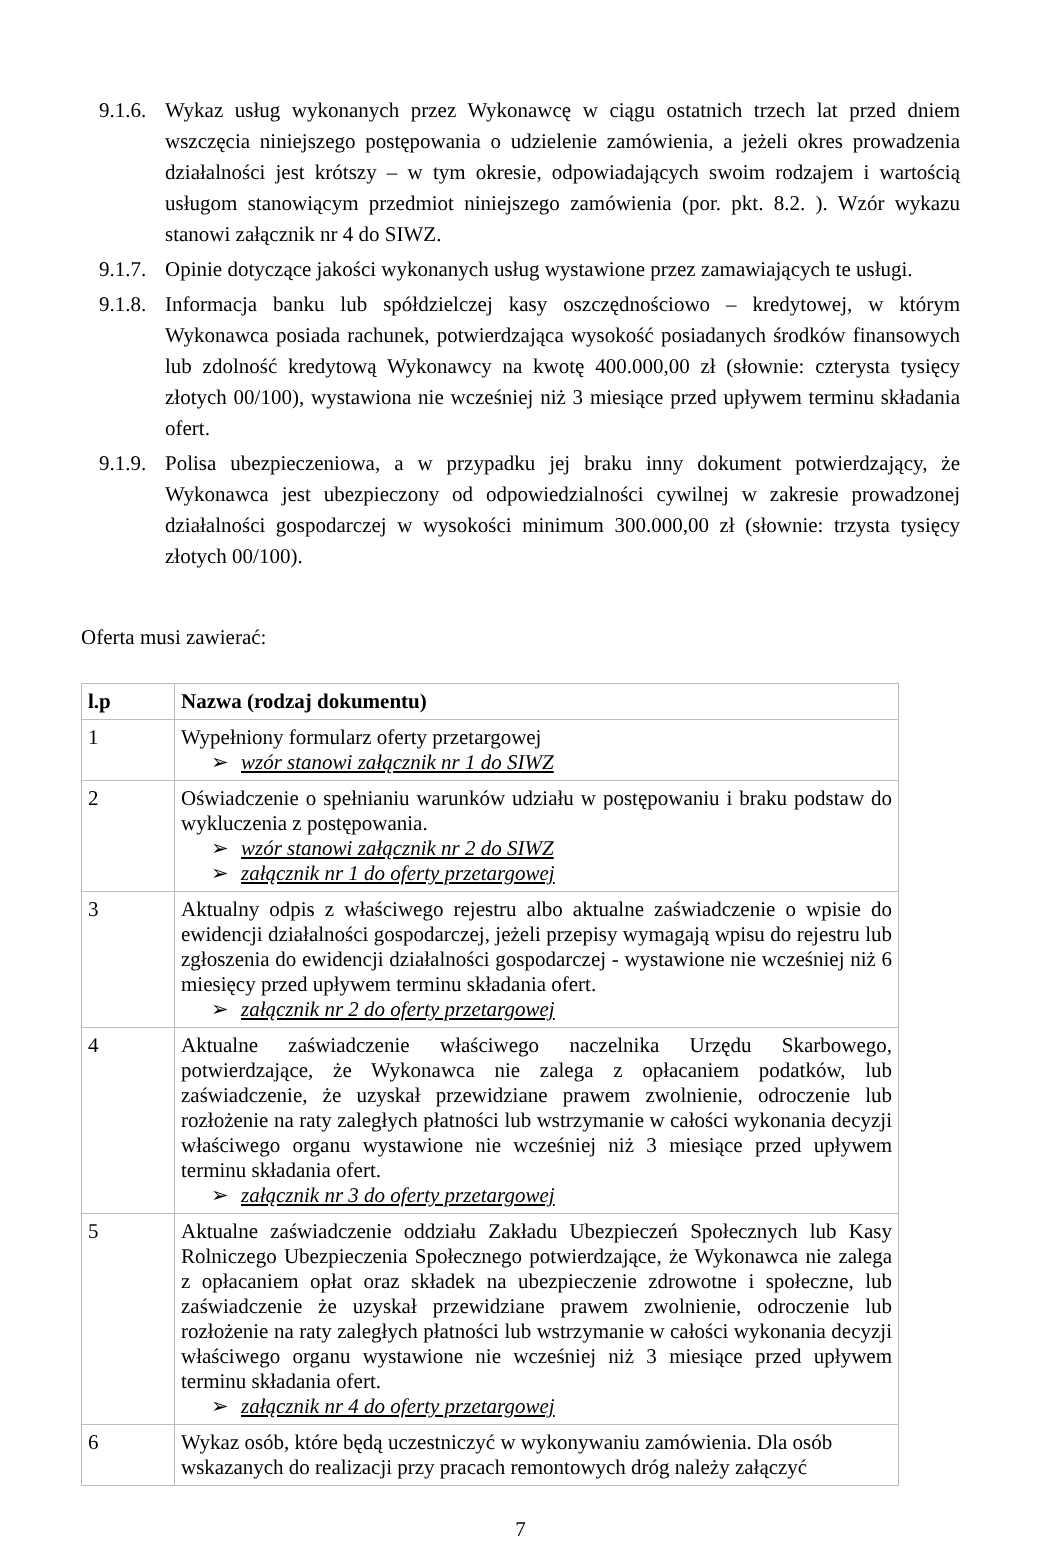9.1.6. Wykaz usług wykonanych przez Wykonawcę w ciągu ostatnich trzech lat przed dniem wszczęcia niniejszego postępowania o udzielenie zamówienia, a jeżeli okres prowadzenia działalności jest krótszy – w tym okresie, odpowiadających swoim rodzajem i wartością usługom stanowiącym przedmiot niniejszego zamówienia (por. pkt. 8.2. ). Wzór wykazu stanowi załącznik nr 4 do SIWZ.
9.1.7. Opinie dotyczące jakości wykonanych usług wystawione przez zamawiających te usługi.
9.1.8. Informacja banku lub spółdzielczej kasy oszczędnościowo – kredytowej, w którym Wykonawca posiada rachunek, potwierdzająca wysokość posiadanych środków finansowych lub zdolność kredytową Wykonawcy na kwotę 400.000,00 zł (słownie: czterysta tysięcy złotych 00/100), wystawiona nie wcześniej niż 3 miesiące przed upływem terminu składania ofert.
9.1.9. Polisa ubezpieczeniowa, a w przypadku jej braku inny dokument potwierdzający, że Wykonawca jest ubezpieczony od odpowiedzialności cywilnej w zakresie prowadzonej działalności gospodarczej w wysokości minimum 300.000,00 zł (słownie: trzysta tysięcy złotych 00/100).
Oferta musi zawierać:
| l.p | Nazwa (rodzaj dokumentu) |
| --- | --- |
| 1 | Wypełniony formularz oferty przetargowej ➢ wzór stanowi załącznik nr 1 do SIWZ |
| 2 | Oświadczenie o spełnianiu warunków udziału w postępowaniu i braku podstaw do wykluczenia z postępowania. ➢ wzór stanowi załącznik nr 2 do SIWZ ➢ załącznik nr 1 do oferty przetargowej |
| 3 | Aktualny odpis z właściwego rejestru albo aktualne zaświadczenie o wpisie do ewidencji działalności gospodarczej, jeżeli przepisy wymagają wpisu do rejestru lub zgłoszenia do ewidencji działalności gospodarczej - wystawione nie wcześniej niż 6 miesięcy przed upływem terminu składania ofert. ➢ załącznik nr 2 do oferty przetargowej |
| 4 | Aktualne zaświadczenie właściwego naczelnika Urzędu Skarbowego, potwierdzające, że Wykonawca nie zalega z opłacaniem podatków, lub zaświadczenie, że uzyskał przewidziane prawem zwolnienie, odroczenie lub rozłożenie na raty zaległych płatności lub wstrzymanie w całości wykonania decyzji właściwego organu wystawione nie wcześniej niż 3 miesiące przed upływem terminu składania ofert. ➢ załącznik nr 3 do oferty przetargowej |
| 5 | Aktualne zaświadczenie oddziału Zakładu Ubezpieczeń Społecznych lub Kasy Rolniczego Ubezpieczenia Społecznego potwierdzające, że Wykonawca nie zalega z opłacaniem opłat oraz składek na ubezpieczenie zdrowotne i społeczne, lub zaświadczenie że uzyskał przewidziane prawem zwolnienie, odroczenie lub rozłożenie na raty zaległych płatności lub wstrzymanie w całości wykonania decyzji właściwego organu wystawione nie wcześniej niż 3 miesiące przed upływem terminu składania ofert. ➢ załącznik nr 4 do oferty przetargowej |
| 6 | Wykaz osób, które będą uczestniczyć w wykonywaniu zamówienia. Dla osób wskazanych do realizacji przy pracach remontowych dróg należy załączyć |
7